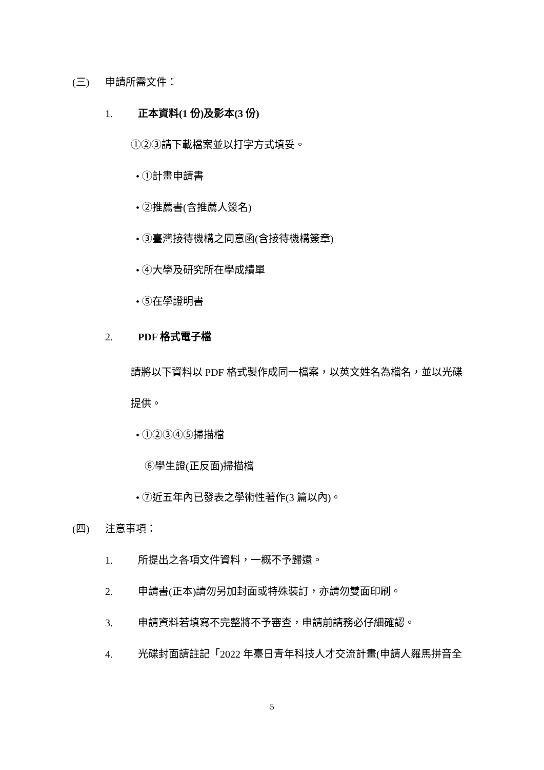(三) 申請所需文件：
1. 正本資料(1 份)及影本(3 份)
①②③請下載檔案並以打字方式填妥。
• ①計畫申請書
• ②推薦書(含推薦人簽名)
• ③臺灣接待機構之同意函(含接待機構簽章)
• ④大學及研究所在學成績單
• ⑤在學證明書
2. PDF 格式電子檔
請將以下資料以 PDF 格式製作成同一檔案，以英文姓名為檔名，並以光碟
提供。
• ①②③④⑤掃描檔
⑥學生證(正反面)掃描檔
• ⑦近五年內已發表之學術性著作(3 篇以內)。
(四) 注意事項：
1. 所提出之各項文件資料，一概不予歸還。
2. 申請書(正本)請勿另加封面或特殊裝訂，亦請勿雙面印刷。
3. 申請資料若填寫不完整將不予審查，申請前請務必仔細確認。
4. 光碟封面請註記「2022 年臺日青年科技人才交流計畫(申請人羅馬拼音全
5